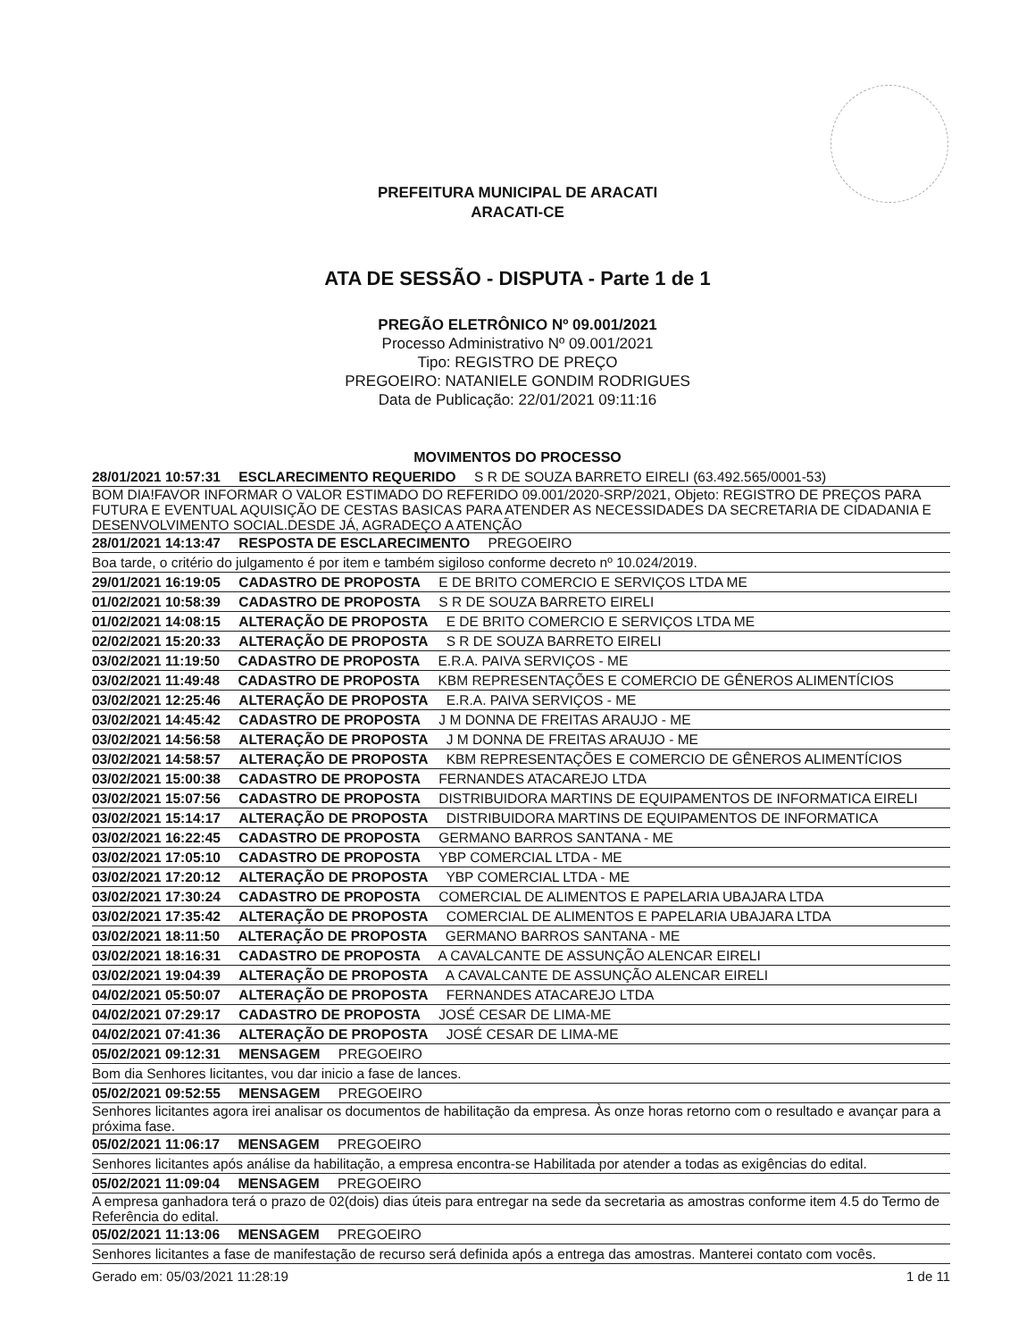PREFEITURA MUNICIPAL DE ARACATI
ARACATI-CE
ATA DE SESSÃO - DISPUTA - Parte 1 de 1
PREGÃO ELETRÔNICO Nº 09.001/2021
Processo Administrativo Nº 09.001/2021
Tipo: REGISTRO DE PREÇO
PREGOEIRO: NATANIELE GONDIM RODRIGUES
Data de Publicação: 22/01/2021 09:11:16
MOVIMENTOS DO PROCESSO
28/01/2021 10:57:31 ESCLARECIMENTO REQUERIDO S R DE SOUZA BARRETO EIRELI (63.492.565/0001-53)
BOM DIA!FAVOR INFORMAR O VALOR ESTIMADO DO REFERIDO 09.001/2020-SRP/2021, Objeto: REGISTRO DE PREÇOS PARA FUTURA E EVENTUAL AQUISIÇÃO DE CESTAS BASICAS PARA ATENDER AS NECESSIDADES DA SECRETARIA DE CIDADANIA E DESENVOLVIMENTO SOCIAL.DESDE JÁ, AGRADEÇO A ATENÇÃO
28/01/2021 14:13:47 RESPOSTA DE ESCLARECIMENTO PREGOEIRO
Boa tarde, o critério do julgamento é por item e também sigiloso conforme decreto nº 10.024/2019.
29/01/2021 16:19:05 CADASTRO DE PROPOSTA E DE BRITO COMERCIO E SERVIÇOS LTDA ME
01/02/2021 10:58:39 CADASTRO DE PROPOSTA S R DE SOUZA BARRETO EIRELI
01/02/2021 14:08:15 ALTERAÇÃO DE PROPOSTA E DE BRITO COMERCIO E SERVIÇOS LTDA ME
02/02/2021 15:20:33 ALTERAÇÃO DE PROPOSTA S R DE SOUZA BARRETO EIRELI
03/02/2021 11:19:50 CADASTRO DE PROPOSTA E.R.A. PAIVA SERVIÇOS - ME
03/02/2021 11:49:48 CADASTRO DE PROPOSTA KBM REPRESENTAÇÕES E COMERCIO DE GÊNEROS ALIMENTÍCIOS
03/02/2021 12:25:46 ALTERAÇÃO DE PROPOSTA E.R.A. PAIVA SERVIÇOS - ME
03/02/2021 14:45:42 CADASTRO DE PROPOSTA J M DONNA DE FREITAS ARAUJO - ME
03/02/2021 14:56:58 ALTERAÇÃO DE PROPOSTA J M DONNA DE FREITAS ARAUJO - ME
03/02/2021 14:58:57 ALTERAÇÃO DE PROPOSTA KBM REPRESENTAÇÕES E COMERCIO DE GÊNEROS ALIMENTÍCIOS
03/02/2021 15:00:38 CADASTRO DE PROPOSTA FERNANDES ATACAREJO LTDA
03/02/2021 15:07:56 CADASTRO DE PROPOSTA DISTRIBUIDORA MARTINS DE EQUIPAMENTOS DE INFORMATICA EIRELI
03/02/2021 15:14:17 ALTERAÇÃO DE PROPOSTA DISTRIBUIDORA MARTINS DE EQUIPAMENTOS DE INFORMATICA
03/02/2021 16:22:45 CADASTRO DE PROPOSTA GERMANO BARROS SANTANA - ME
03/02/2021 17:05:10 CADASTRO DE PROPOSTA YBP COMERCIAL LTDA - ME
03/02/2021 17:20:12 ALTERAÇÃO DE PROPOSTA YBP COMERCIAL LTDA - ME
03/02/2021 17:30:24 CADASTRO DE PROPOSTA COMERCIAL DE ALIMENTOS E PAPELARIA UBAJARA LTDA
03/02/2021 17:35:42 ALTERAÇÃO DE PROPOSTA COMERCIAL DE ALIMENTOS E PAPELARIA UBAJARA LTDA
03/02/2021 18:11:50 ALTERAÇÃO DE PROPOSTA GERMANO BARROS SANTANA - ME
03/02/2021 18:16:31 CADASTRO DE PROPOSTA A CAVALCANTE DE ASSUNÇÃO ALENCAR EIRELI
03/02/2021 19:04:39 ALTERAÇÃO DE PROPOSTA A CAVALCANTE DE ASSUNÇÃO ALENCAR EIRELI
04/02/2021 05:50:07 ALTERAÇÃO DE PROPOSTA FERNANDES ATACAREJO LTDA
04/02/2021 07:29:17 CADASTRO DE PROPOSTA JOSÉ CESAR DE LIMA-ME
04/02/2021 07:41:36 ALTERAÇÃO DE PROPOSTA JOSÉ CESAR DE LIMA-ME
05/02/2021 09:12:31 MENSAGEM PREGOEIRO
Bom dia Senhores licitantes, vou dar inicio a fase de lances.
05/02/2021 09:52:55 MENSAGEM PREGOEIRO
Senhores licitantes agora irei analisar os documentos de habilitação da empresa. Às onze horas retorno com o resultado e avançar para a próxima fase.
05/02/2021 11:06:17 MENSAGEM PREGOEIRO
Senhores licitantes após análise da habilitação, a empresa encontra-se Habilitada por atender a todas as exigências do edital.
05/02/2021 11:09:04 MENSAGEM PREGOEIRO
A empresa ganhadora terá o prazo de 02(dois) dias úteis para entregar na sede da secretaria as amostras conforme item 4.5 do Termo de Referência do edital.
05/02/2021 11:13:06 MENSAGEM PREGOEIRO
Senhores licitantes a fase de manifestação de recurso será definida após a entrega das amostras. Manterei contato com vocês.
Gerado em: 05/03/2021 11:28:19 1 de 11